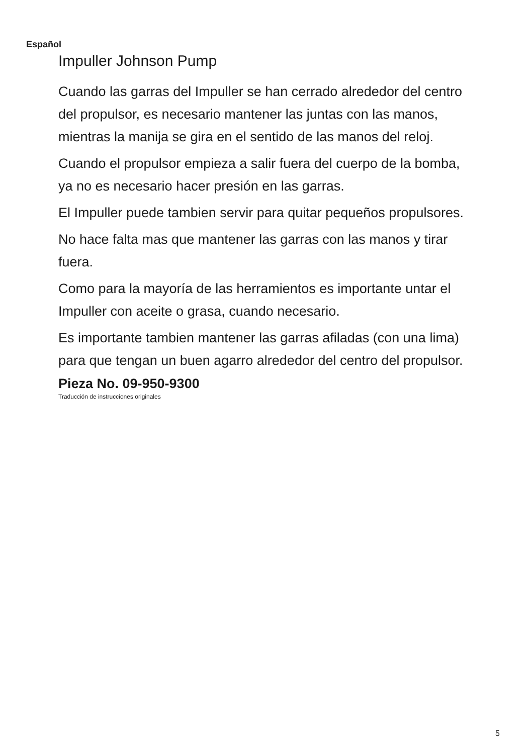Español
Impuller Johnson Pump
Cuando las garras del Impuller se han cerrado alrededor del centro del propulsor, es necesario mantener las juntas con las manos, mientras la manija se gira en el sentido de las manos del reloj.
Cuando el propulsor empieza a salir fuera del cuerpo de la bomba, ya no es necesario hacer presión en las garras.
El Impuller puede tambien servir para quitar pequeños propulsores.
No hace falta mas que mantener las garras con las manos y tirar fuera.
Como para la mayoría de las herramientos es importante untar el Impuller con aceite o grasa, cuando necesario.
Es importante tambien mantener las garras afiladas (con una lima) para que tengan un buen agarro alrededor del centro del propulsor.
Pieza No. 09-950-9300
Traducción de instrucciones originales
5